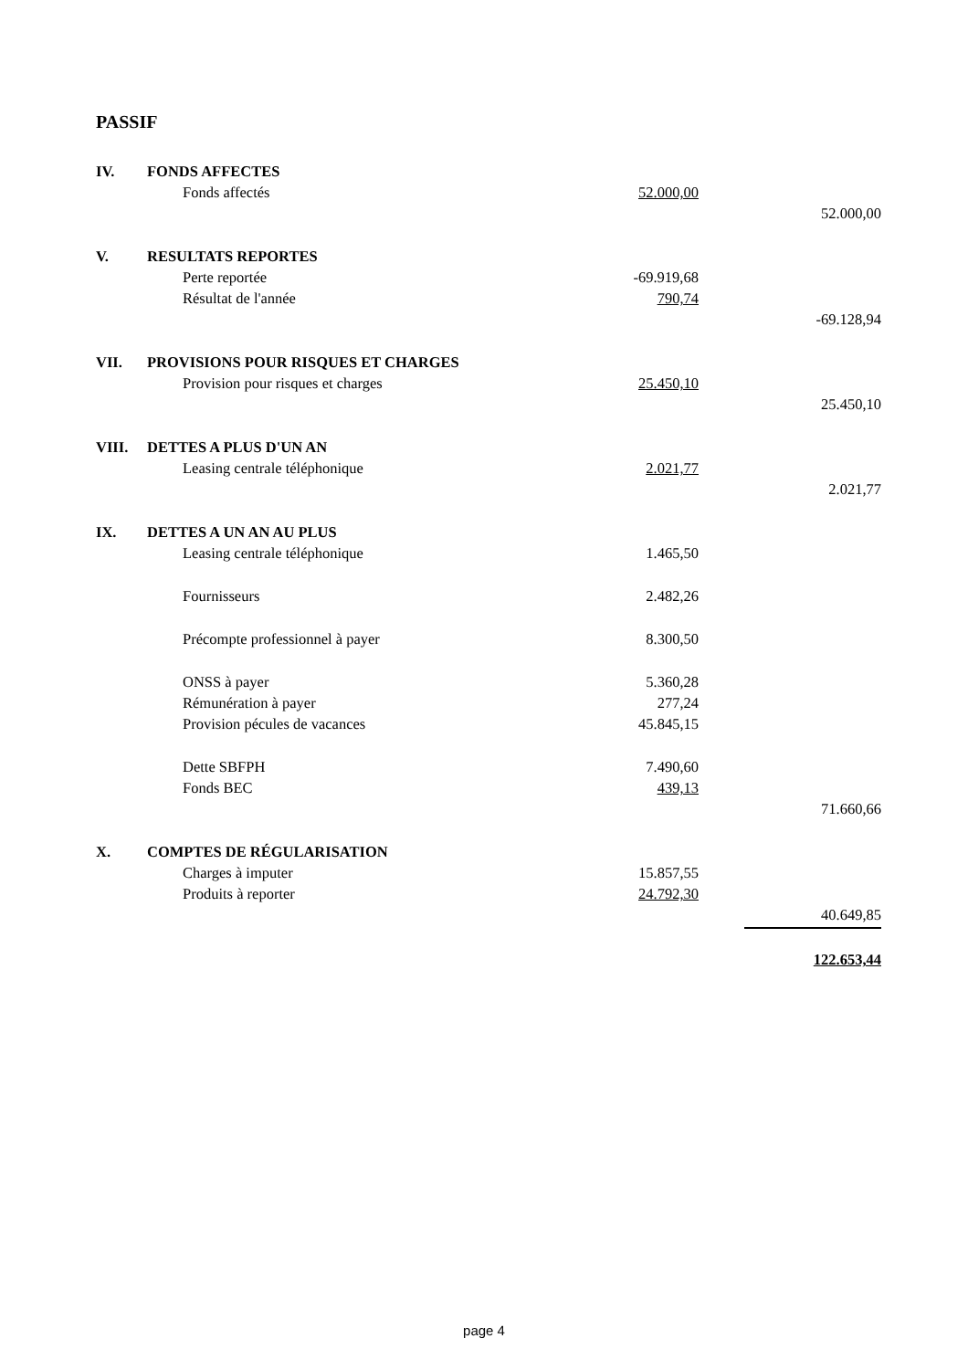PASSIF
| IV. | FONDS AFFECTES | | | |
| | Fonds affectés | 52.000,00 | | |
| | | | | 52.000,00 |
| V. | RESULTATS REPORTES | | | |
| | Perte reportée | -69.919,68 | | |
| | Résultat de l'année | 790,74 | | |
| | | | | -69.128,94 |
| VII. | PROVISIONS POUR RISQUES ET CHARGES | | | |
| | Provision pour risques et charges | 25.450,10 | | |
| | | | | 25.450,10 |
| VIII. | DETTES A PLUS D'UN AN | | | |
| | Leasing centrale téléphonique | 2.021,77 | | |
| | | | | 2.021,77 |
| IX. | DETTES A UN AN AU PLUS | | | |
| | Leasing centrale téléphonique | 1.465,50 | | |
| | Fournisseurs | 2.482,26 | | |
| | Précompte professionnel à payer | 8.300,50 | | |
| | ONSS à payer | 5.360,28 | | |
| | Rémunération à payer | 277,24 | | |
| | Provision pécules de vacances | 45.845,15 | | |
| | Dette SBFPH | 7.490,60 | | |
| | Fonds BEC | 439,13 | | |
| | | | | 71.660,66 |
| X. | COMPTES DE RÉGULARISATION | | | |
| | Charges à imputer | 15.857,55 | | |
| | Produits à reporter | 24.792,30 | | |
| | | | | 40.649,85 |
| | | | | 122.653,44 |
page 4